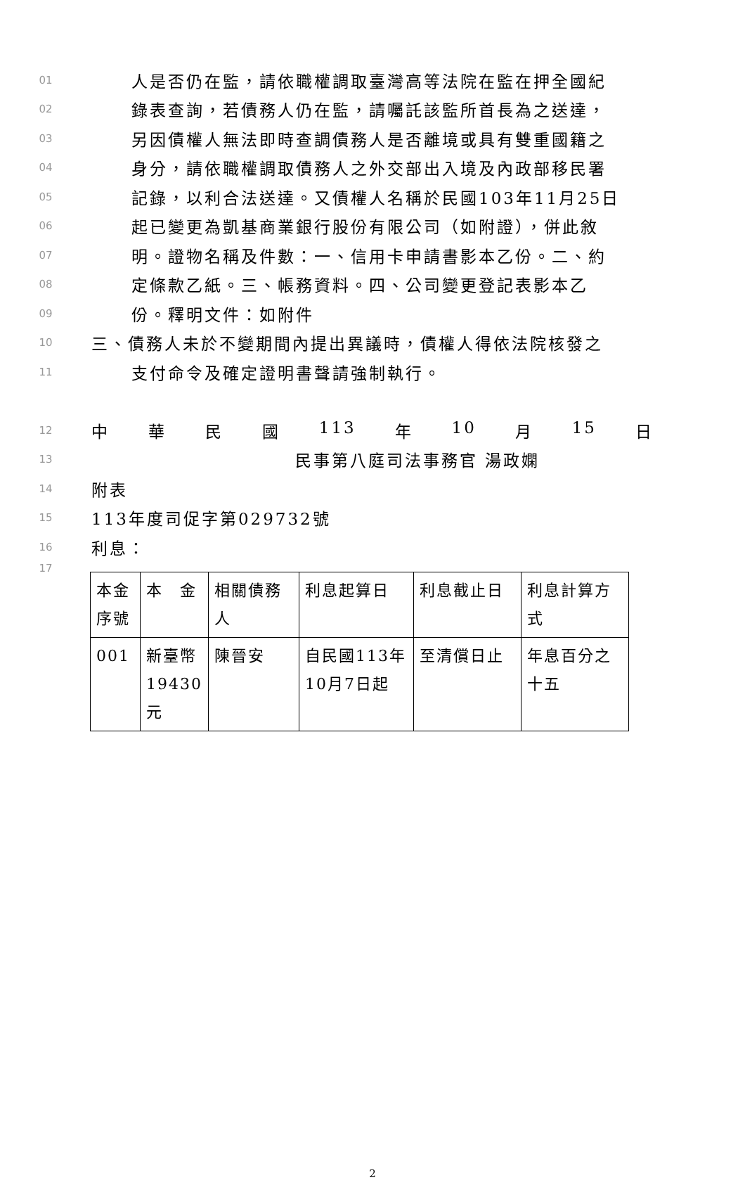01 人是否仍在監，請依職權調取臺灣高等法院在監在押全國紀
02 錄表查詢，若債務人仍在監，請囑託該監所首長為之送達，
03 另因債權人無法即時查調債務人是否離境或具有雙重國籍之
04 身分，請依職權調取債務人之外交部出入境及內政部移民署
05 記錄，以利合法送達。又債權人名稱於民國103年11月25日
06 起已變更為凱基商業銀行股份有限公司（如附證），併此敘
07 明。證物名稱及件數：一、信用卡申請書影本乙份。二、約
08 定條款乙紙。三、帳務資料。四、公司變更登記表影本乙
09 份。釋明文件：如附件
10 三、債務人未於不變期間內提出異議時，債權人得依法院核發之
11 支付命令及確定證明書聲請強制執行。
12 中 華 民 國 113 年 10 月 15 日
13 民事第八庭司法事務官 湯政嫻
14 附表
15 113年度司促字第029732號
16 利息：
17
| 本金序號 | 本 金 | 相關債務人 | 利息起算日 | 利息截止日 | 利息計算方式 |
| 001 | 新臺幣19430元 | 陳晉安 | 自民國113年10月7日起 | 至清償日止 | 年息百分之十五 |
2